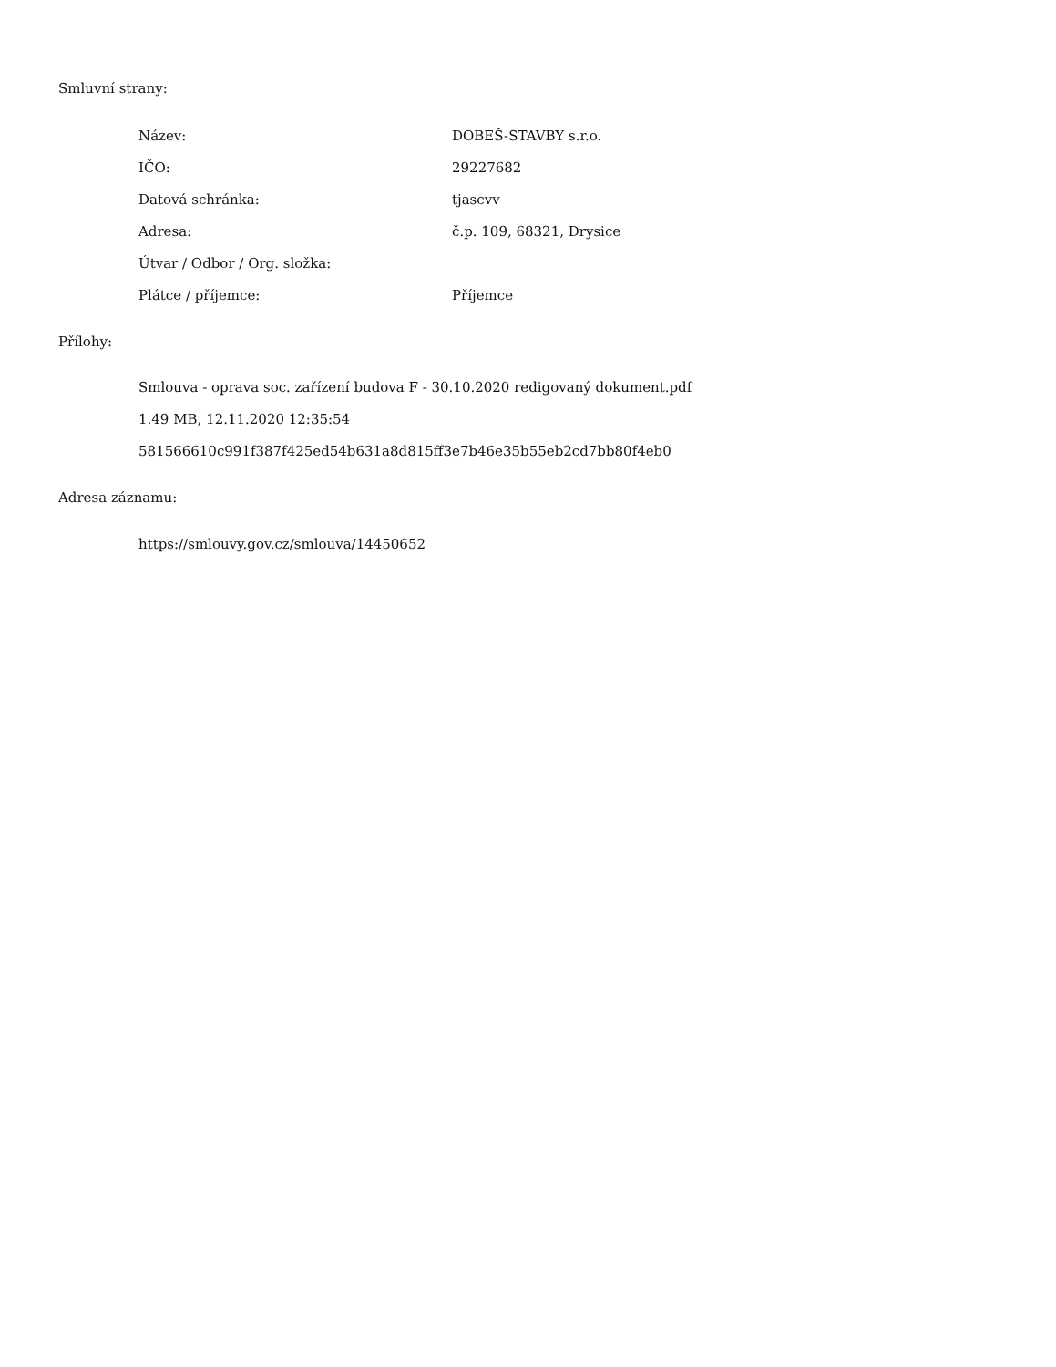Smluvní strany:
| Název: | DOBEŠ-STAVBY s.r.o. |
| IČO: | 29227682 |
| Datová schránka: | tjascvv |
| Adresa: | č.p. 109, 68321, Drysice |
| Útvar / Odbor / Org. složka: | |
| Plátce / příjemce: | Příjemce |
Přílohy:
Smlouva - oprava soc. zařízení budova F - 30.10.2020 redigovaný dokument.pdf
1.49 MB, 12.11.2020 12:35:54
581566610c991f387f425ed54b631a8d815ff3e7b46e35b55eb2cd7bb80f4eb0
Adresa záznamu:
https://smlouvy.gov.cz/smlouva/14450652